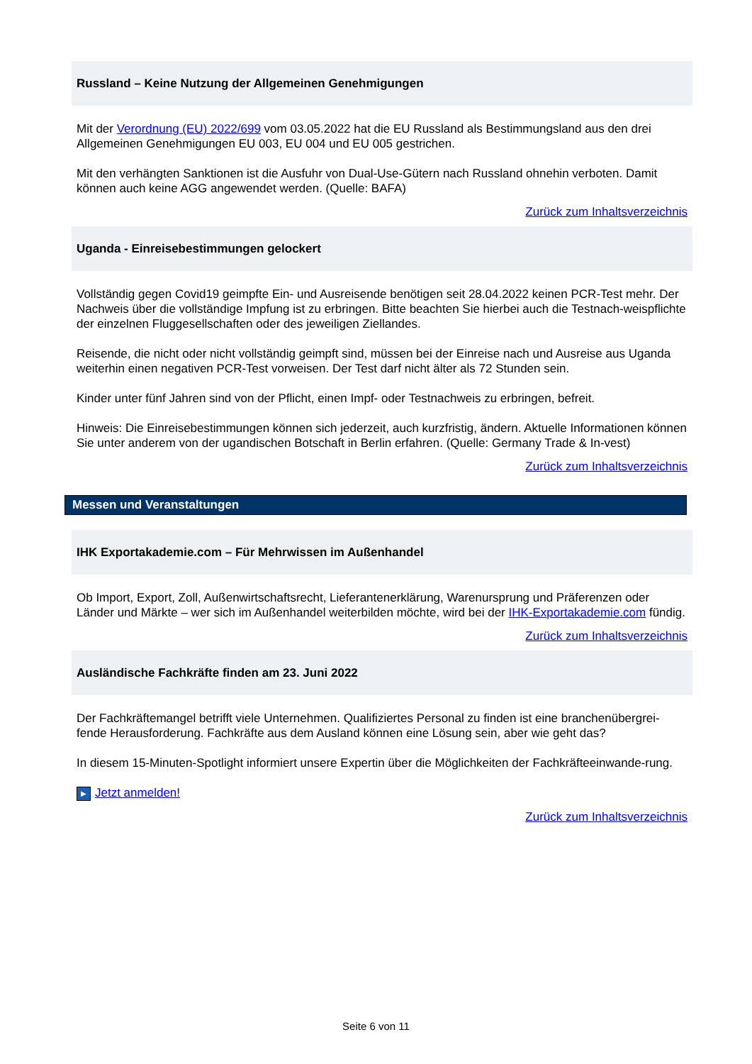Russland – Keine Nutzung der Allgemeinen Genehmigungen
Mit der Verordnung (EU) 2022/699 vom 03.05.2022 hat die EU Russland als Bestimmungsland aus den drei Allgemeinen Genehmigungen EU 003, EU 004 und EU 005 gestrichen.
Mit den verhängten Sanktionen ist die Ausfuhr von Dual-Use-Gütern nach Russland ohnehin verboten. Damit können auch keine AGG angewendet werden. (Quelle: BAFA)
Zurück zum Inhaltsverzeichnis
Uganda - Einreisebestimmungen gelockert
Vollständig gegen Covid19 geimpfte Ein- und Ausreisende benötigen seit 28.04.2022 keinen PCR-Test mehr. Der Nachweis über die vollständige Impfung ist zu erbringen. Bitte beachten Sie hierbei auch die Testnach-weispflichte der einzelnen Fluggesellschaften oder des jeweiligen Ziellandes.
Reisende, die nicht oder nicht vollständig geimpft sind, müssen bei der Einreise nach und Ausreise aus Uganda weiterhin einen negativen PCR-Test vorweisen. Der Test darf nicht älter als 72 Stunden sein.
Kinder unter fünf Jahren sind von der Pflicht, einen Impf- oder Testnachweis zu erbringen, befreit.
Hinweis: Die Einreisebestimmungen können sich jederzeit, auch kurzfristig, ändern. Aktuelle Informationen können Sie unter anderem von der ugandischen Botschaft in Berlin erfahren. (Quelle: Germany Trade & In-vest)
Zurück zum Inhaltsverzeichnis
Messen und Veranstaltungen
IHK Exportakademie.com – Für Mehrwissen im Außenhandel
Ob Import, Export, Zoll, Außenwirtschaftsrecht, Lieferantenerklärung, Warenursprung und Präferenzen oder Länder und Märkte – wer sich im Außenhandel weiterbilden möchte, wird bei der IHK-Exportakademie.com fündig.
Zurück zum Inhaltsverzeichnis
Ausländische Fachkräfte finden am 23. Juni 2022
Der Fachkräftemangel betrifft viele Unternehmen. Qualifiziertes Personal zu finden ist eine branchenübergrei-fende Herausforderung. Fachkräfte aus dem Ausland können eine Lösung sein, aber wie geht das?
In diesem 15-Minuten-Spotlight informiert unsere Expertin über die Möglichkeiten der Fachkräfteeinwande-rung.
▶ Jetzt anmelden!
Zurück zum Inhaltsverzeichnis
Seite 6 von 11